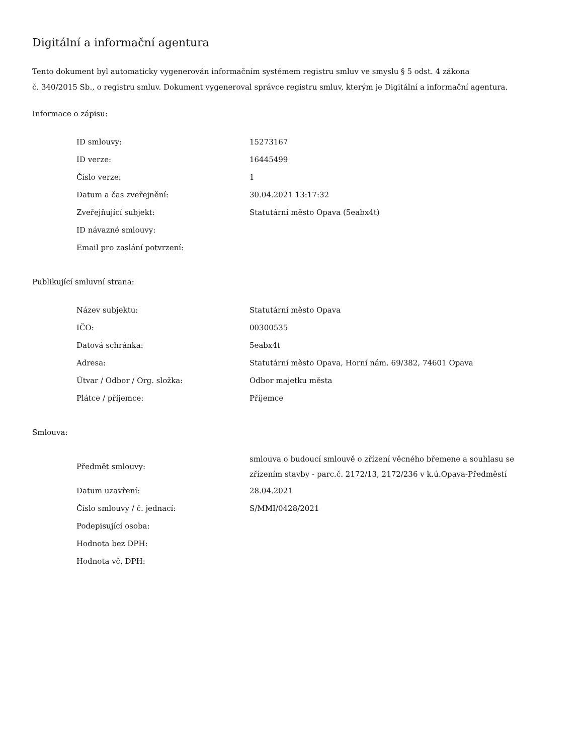Digitální a informační agentura
Tento dokument byl automaticky vygenerován informačním systémem registru smluv ve smyslu § 5 odst. 4 zákona
č. 340/2015 Sb., o registru smluv. Dokument vygeneroval správce registru smluv, kterým je Digitální a informační agentura.
Informace o zápisu:
| ID smlouvy: | 15273167 |
| ID verze: | 16445499 |
| Číslo verze: | 1 |
| Datum a čas zveřejnění: | 30.04.2021 13:17:32 |
| Zveřejňující subjekt: | Statutární město Opava (5eabx4t) |
| ID návazné smlouvy: | |
| Email pro zaslání potvrzení: | |
Publikující smluvní strana:
| Název subjektu: | Statutární město Opava |
| IČO: | 00300535 |
| Datová schránka: | 5eabx4t |
| Adresa: | Statutární město Opava, Horní nám. 69/382, 74601 Opava |
| Útvar / Odbor / Org. složka: | Odbor majetku města |
| Plátce / příjemce: | Příjemce |
Smlouva:
| Předmět smlouvy: | smlouva o budoucí smlouvě o zřízení věcného břemene a souhlasu se zřízením stavby - parc.č. 2172/13, 2172/236 v k.ú.Opava-Předměstí |
| Datum uzavření: | 28.04.2021 |
| Číslo smlouvy / č. jednací: | S/MMI/0428/2021 |
| Podepisující osoba: | |
| Hodnota bez DPH: | |
| Hodnota vč. DPH: | |